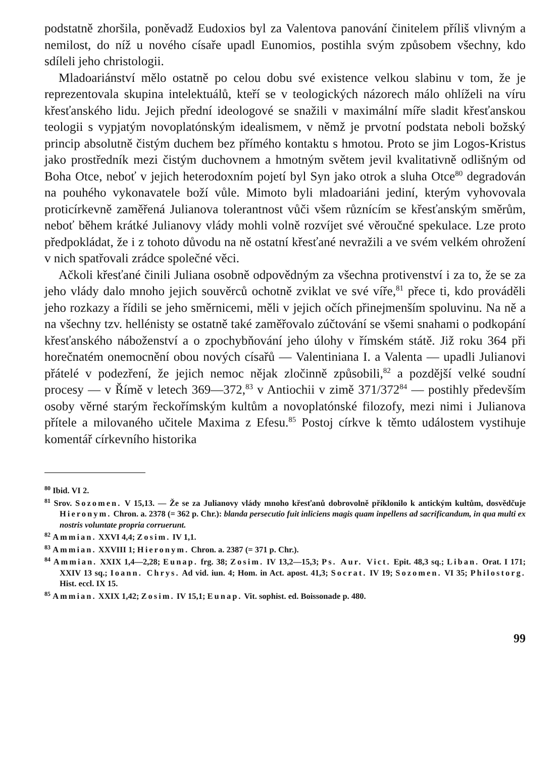podstatně zhoršila, poněvadž Eudoxios byl za Valentova panování činitelem příliš vlivným a nemilost, do níž u nového císaře upadl Eunomios, postihla svým způsobem všechny, kdo sdíleli jeho christologii.
Mladoariánství mělo ostatně po celou dobu své existence velkou slabinu v tom, že je reprezentovala skupina intelektuálů, kteří se v teologických názorech málo ohlíželi na víru křesťanského lidu. Jejich přední ideologové se snažili v maximální míře sladit křesťanskou teologii s vypjatým novoplatónským idealismem, v němž je prvotní podstata neboli božský princip absolutně čistým duchem bez přímého kontaktu s hmotou. Proto se jim Logos-Kristus jako prostředník mezi čistým duchovnem a hmotným světem jevil kvalitativně odlišným od Boha Otce, neboť v jejich heterodoxním pojetí byl Syn jako otrok a sluha Otce<sup>80</sup> degradován na pouhého vykonavatele boží vůle. Mimoto byli mladoariáni jediní, kterým vyhovovala proticírkevně zaměřená Julianova tolerantnost vůči všem různícím se křesťanským směrům, neboť během krátké Julianovy vlády mohli volně rozvíjet své věroučné spekulace. Lze proto předpokládat, že i z tohoto důvodu na ně ostatní křesťané nevražili a ve svém velkém ohrožení v nich spatřovali zrádce společné věci.
Ačkoli křesťané činili Juliana osobně odpovědným za všechna protivenství i za to, že se za jeho vlády dalo mnoho jejich souvěrců ochotně zviklat ve své víře,<sup>81</sup> přece ti, kdo prováděli jeho rozkazy a řídili se jeho směrnicemi, měli v jejich očích přinejmenším spoluvinu. Na ně a na všechny tzv. hellénisty se ostatně také zaměřovalo zúčtování se všemi snahami o podkopání křesťanského náboženství a o zpochybňování jeho úlohy v římském státě. Již roku 364 při horečnatém onemocnění obou nových císařů — Valentiniana I. a Valenta — upadli Julianovi přátelé v podezření, že jejich nemoc nějak zločinně způsobili,<sup>82</sup> a pozdější velké soudní procesy — v Římě v letech 369—372,<sup>83</sup> v Antiochii v zimě 371/372<sup>84</sup> — postihly především osoby věrné starým řeckořímským kultům a novoplatónské filozofy, mezi nimi i Julianova přítele a milovaného učitele Maxima z Efesu.<sup>85</sup> Postoj církve k těmto událostem vystihuje komentář církevního historika
<sup>80</sup> Ibid. VI 2.
<sup>81</sup> Srov. Sozomen. V 15,13. — Že se za Julianovy vlády mnoho křesťanů dobrovolně příklonilo k antickým kultům, dosvědčuje Hieronym. Chron. a. 2378 (= 362 p. Chr.): blanda persecutio fuit inliciens magis quam inpellens ad sacrificandum, in qua multi ex nostris voluntate propria corruerunt.
<sup>82</sup> Ammian. XXVI 4,4; Zosim. IV 1,1.
<sup>83</sup> Ammian. XXVIII 1; Hieronym. Chron. a. 2387 (= 371 p. Chr.).
<sup>84</sup> Ammian. XXIX 1,4—2,28; Eunap. frg. 38; Zosim. IV 13,2—15,3; Ps. Aur. Vict. Epit. 48,3 sq.; Liban. Orat. I 171; XXIV 13 sq.; Ioann. Chrys. Ad vid. iun. 4; Hom. in Act. apost. 41,3; Socrat. IV 19; Sozomen. VI 35; Philostorg. Hist. eccl. IX 15.
<sup>85</sup> Ammian. XXIX 1,42; Zosim. IV 15,1; Eunap. Vit. sophist. ed. Boissonade p. 480.
99